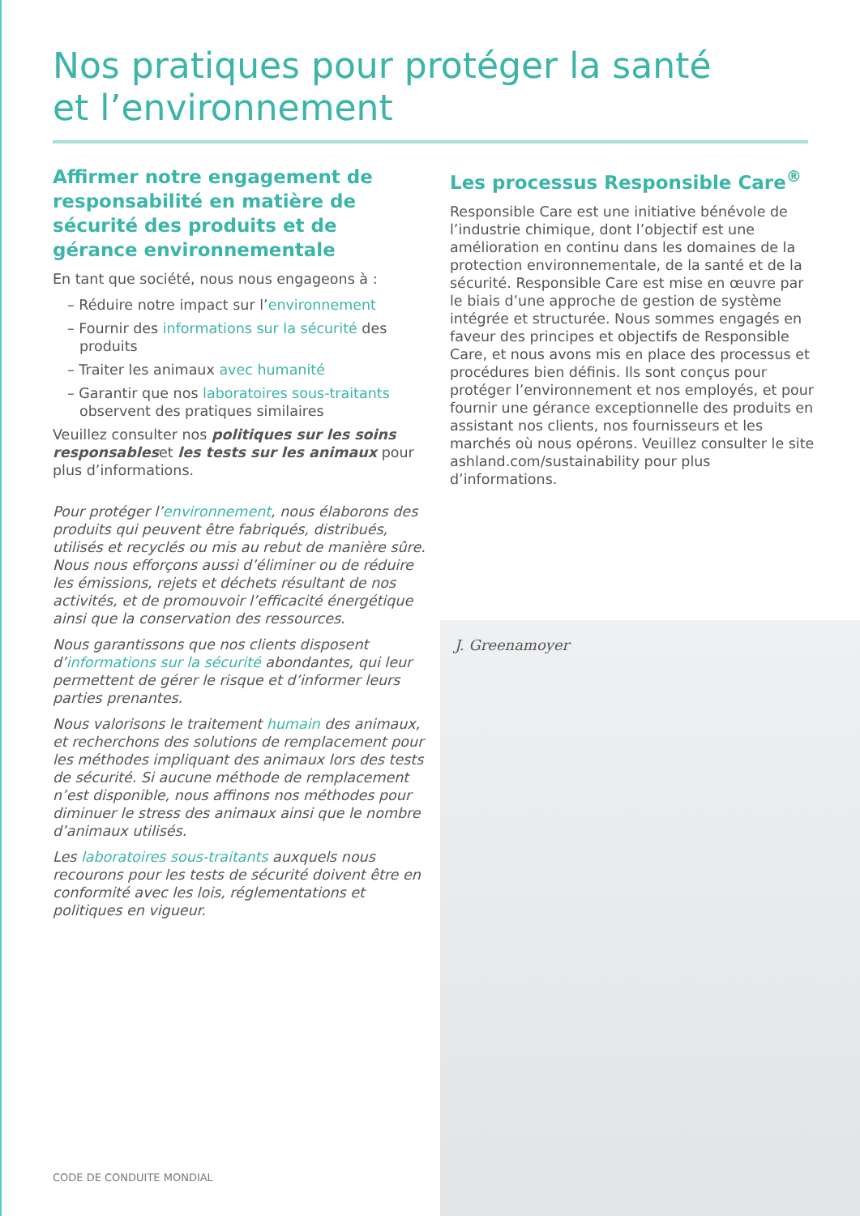Nos pratiques pour protéger la santé
et l’environnement
Affirmer notre engagement de responsabilité en matière de sécurité des produits et de gérance environnementale
En tant que société, nous nous engageons à :
– Réduire notre impact sur l’environnement
– Fournir des informations sur la sécurité des produits
– Traiter les animaux avec humanité
– Garantir que nos laboratoires sous-traitants observent des pratiques similaires
Veuillez consulter nos politiques sur les soins responsableset les tests sur les animaux pour plus d’informations.
Pour protéger l’environnement, nous élaborons des produits qui peuvent être fabriqués, distribués, utilisés et recyclés ou mis au rebut de manière sûre. Nous nous efforçons aussi d’éliminer ou de réduire les émissions, rejets et déchets résultant de nos activités, et de promouvoir l’efficacité énergétique ainsi que la conservation des ressources.
Nous garantissons que nos clients disposent d’informations sur la sécurité abondantes, qui leur permettent de gérer le risque et d’informer leurs parties prenantes.
Nous valorisons le traitement humain des animaux, et recherchons des solutions de remplacement pour les méthodes impliquant des animaux lors des tests de sécurité. Si aucune méthode de remplacement n’est disponible, nous affinons nos méthodes pour diminuer le stress des animaux ainsi que le nombre d’animaux utilisés.
Les laboratoires sous-traitants auxquels nous recourons pour les tests de sécurité doivent être en conformité avec les lois, réglementations et politiques en vigueur.
Les processus Responsible Care<sup>®</sup>
Responsible Care est une initiative bénévole de l’industrie chimique, dont l’objectif est une amélioration en continu dans les domaines de la protection environnementale, de la santé et de la sécurité. Responsible Care est mise en œuvre par le biais d’une approche de gestion de système intégrée et structurée. Nous sommes engagés en faveur des principes et objectifs de Responsible Care, et nous avons mis en place des processus et procédures bien définis. Ils sont conçus pour protéger l’environnement et nos employés, et pour fournir une gérance exceptionnelle des produits en assistant nos clients, nos fournisseurs et les marchés où nous opérons. Veuillez consulter le site ashland.com/sustainability pour plus d’informations.
J. Greenamoyer
CODE DE CONDUITE MONDIAL